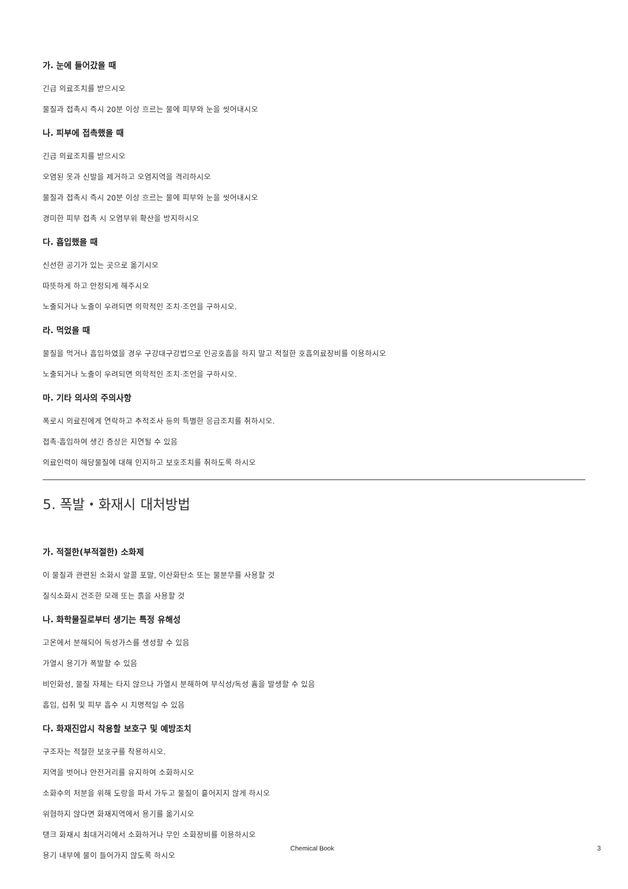가. 눈에 들어갔을 때
긴급 의료조치를 받으시오
물질과 접촉시 즉시 20분 이상 흐르는 물에 피부와 눈을 씻어내시오
나. 피부에 접촉했을 때
긴급 의료조치를 받으시오
오염된 옷과 신발을 제거하고 오염지역을 격리하시오
물질과 접촉시 즉시 20분 이상 흐르는 물에 피부와 눈을 씻어내시오
경미한 피부 접촉 시 오염부위 확산을 방지하시오
다. 흡입했을 때
신선한 공기가 있는 곳으로 옮기시오
따뜻하게 하고 안정되게 해주시오
노출되거나 노출이 우려되면 의학적인 조치·조언을 구하시오.
라. 먹었을 때
물질을 먹거나 흡입하였을 경우 구강대구강법으로 인공호흡을 하지 말고 적절한 호흡의료장비를 이용하시오
노출되거나 노출이 우려되면 의학적인 조치·조언을 구하시오.
마. 기타 의사의 주의사항
폭로시 의료진에게 연락하고 추적조사 등의 특별한 응급조치를 취하시오.
접촉·흡입하여 생긴 증상은 지연될 수 있음
의료인력이 해당물질에 대해 인지하고 보호조치를 취하도록 하시오
5. 폭발・화재시 대처방법
가. 적절한(부적절한) 소화제
이 물질과 관련된 소화시 알콜 포말, 이산화탄소 또는 물분무를 사용할 것
질식소화시 건조한 모래 또는 흙을 사용할 것
나. 화학물질로부터 생기는 특정 유해성
고온에서 분해되어 독성가스를 생성할 수 있음
가열시 용기가 폭발할 수 있음
비인화성, 물질 자체는 타지 않으나 가열시 분해하여 부식성/독성 흄을 발생할 수 있음
흡입, 섭취 및 피부 흡수 시 치명적일 수 있음
다. 화재진압시 착용할 보호구 및 예방조치
구조자는 적절한 보호구를 착용하시오.
지역을 벗어나 안전거리를 유지하여 소화하시오
소화수의 처분을 위해 도랑을 파서 가두고 물질이 흩어지지 않게 하시오
위험하지 않다면 화재지역에서 용기를 옮기시오
탱크 화재시 최대거리에서 소화하거나 무인 소화장비를 이용하시오
용기 내부에 물이 들어가지 않도록 하시오
Chemical Book 3